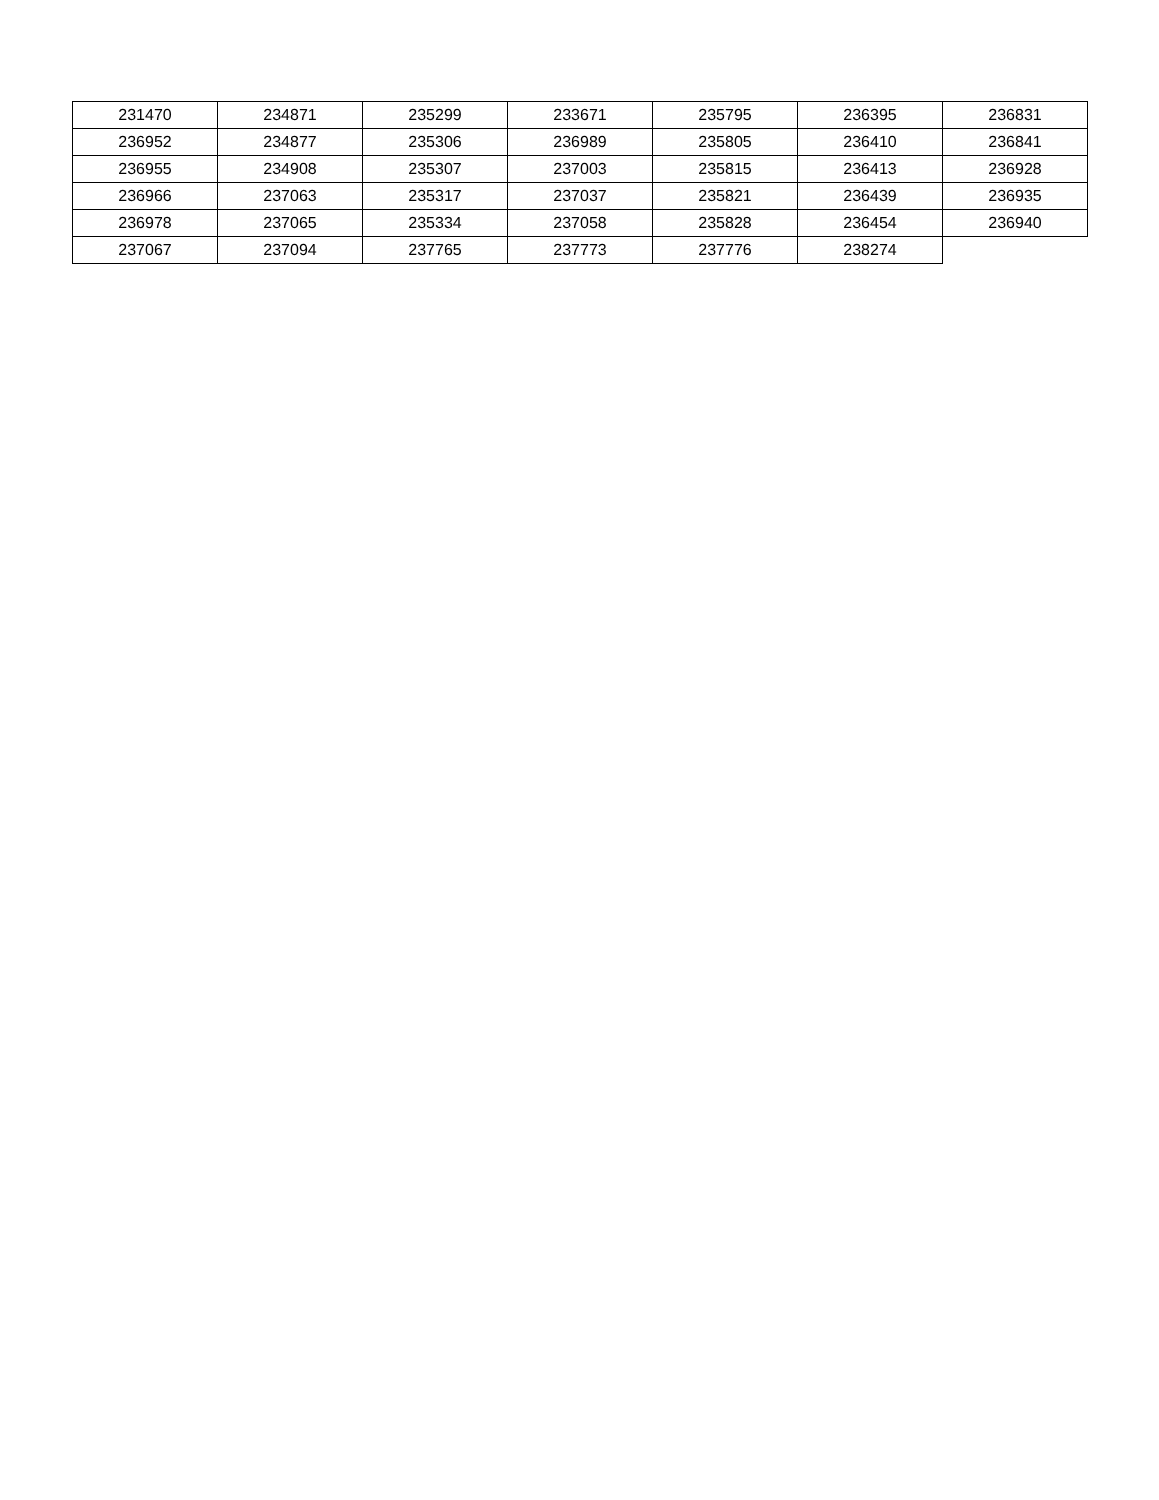| 231470 | 234871 | 235299 | 233671 | 235795 | 236395 | 236831 |
| 236952 | 234877 | 235306 | 236989 | 235805 | 236410 | 236841 |
| 236955 | 234908 | 235307 | 237003 | 235815 | 236413 | 236928 |
| 236966 | 237063 | 235317 | 237037 | 235821 | 236439 | 236935 |
| 236978 | 237065 | 235334 | 237058 | 235828 | 236454 | 236940 |
| 237067 | 237094 | 237765 | 237773 | 237776 | 238274 | |